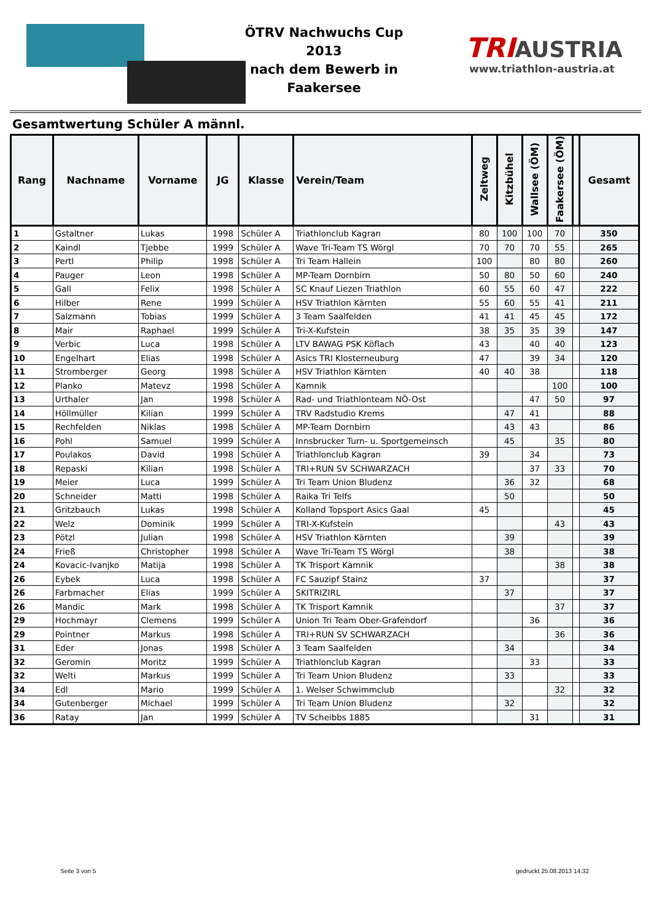ÖTRV Nachwuchs Cup 2013
nach dem Bewerb in
Faakersee
TRIAUSTRIA
www.triathlon-austria.at
Gesamtwertung Schüler A männl.
| Rang | Nachname | Vorname | JG | Klasse | Verein/Team | Zeltweg | Kitzbühel | Wallsee (ÖM) | Faakersee (ÖM) | | Gesamt |
| --- | --- | --- | --- | --- | --- | --- | --- | --- | --- | --- | --- |
| 1 | Gstaltner | Lukas | 1998 | Schüler A | Triathlonclub Kagran | 80 | 100 | 100 | 70 | | 350 |
| 2 | Kaindl | Tjebbe | 1999 | Schüler A | Wave Tri-Team TS Wörgl | 70 | 70 | 70 | 55 | | 265 |
| 3 | Pertl | Philip | 1998 | Schüler A | Tri Team Hallein | 100 | | 80 | 80 | | 260 |
| 4 | Pauger | Leon | 1998 | Schüler A | MP-Team Dornbirn | 50 | 80 | 50 | 60 | | 240 |
| 5 | Gall | Felix | 1998 | Schüler A | SC Knauf Liezen Triathlon | 60 | 55 | 60 | 47 | | 222 |
| 6 | Hilber | Rene | 1999 | Schüler A | HSV Triathlon Kärnten | 55 | 60 | 55 | 41 | | 211 |
| 7 | Salzmann | Tobias | 1999 | Schüler A | 3 Team Saalfelden | 41 | 41 | 45 | 45 | | 172 |
| 8 | Mair | Raphael | 1999 | Schüler A | Tri-X-Kufstein | 38 | 35 | 35 | 39 | | 147 |
| 9 | Verbic | Luca | 1998 | Schüler A | LTV BAWAG PSK Köflach | 43 | | 40 | 40 | | 123 |
| 10 | Engelhart | Elias | 1998 | Schüler A | Asics TRI Klosterneuburg | 47 | | 39 | 34 | | 120 |
| 11 | Stromberger | Georg | 1998 | Schüler A | HSV Triathlon Kärnten | 40 | 40 | 38 | | | 118 |
| 12 | Planko | Matevz | 1998 | Schüler A | Kamnik | | | | 100 | | 100 |
| 13 | Urthaler | Jan | 1998 | Schüler A | Rad- und Triathlonteam NÖ-Ost | | | 47 | 50 | | 97 |
| 14 | Höllmüller | Kilian | 1999 | Schüler A | TRV Radstudio Krems | | 47 | 41 | | | 88 |
| 15 | Rechfelden | Niklas | 1998 | Schüler A | MP-Team Dornbirn | | 43 | 43 | | | 86 |
| 16 | Pohl | Samuel | 1999 | Schüler A | Innsbrucker Turn- u. Sportgemeinsch | | 45 | | 35 | | 80 |
| 17 | Poulakos | David | 1998 | Schüler A | Triathlonclub Kagran | 39 | | 34 | | | 73 |
| 18 | Repaski | Kilian | 1998 | Schüler A | TRI+RUN SV SCHWARZACH | | | 37 | 33 | | 70 |
| 19 | Meier | Luca | 1999 | Schüler A | Tri Team Union Bludenz | | 36 | 32 | | | 68 |
| 20 | Schneider | Matti | 1998 | Schüler A | Raika Tri Telfs | | 50 | | | | 50 |
| 21 | Gritzbauch | Lukas | 1998 | Schüler A | Kolland Topsport Asics Gaal | 45 | | | | | 45 |
| 22 | Welz | Dominik | 1999 | Schüler A | TRI-X-Kufstein | | | | 43 | | 43 |
| 23 | Pötzl | Julian | 1998 | Schüler A | HSV Triathlon Kärnten | | 39 | | | | 39 |
| 24 | Frieß | Christopher | 1998 | Schüler A | Wave Tri-Team TS Wörgl | | 38 | | | | 38 |
| 24 | Kovacic-Ivanjko | Matija | 1998 | Schüler A | TK Trisport Kamnik | | | | 38 | | 38 |
| 26 | Eybek | Luca | 1998 | Schüler A | FC Sauzipf Stainz | 37 | | | | | 37 |
| 26 | Farbmacher | Elias | 1999 | Schüler A | SKITRIZIRL | | 37 | | | | 37 |
| 26 | Mandic | Mark | 1998 | Schüler A | TK Trisport Kamnik | | | | 37 | | 37 |
| 29 | Hochmayr | Clemens | 1999 | Schüler A | Union Tri Team Ober-Grafendorf | | | 36 | | | 36 |
| 29 | Pointner | Markus | 1998 | Schüler A | TRI+RUN SV SCHWARZACH | | | | 36 | | 36 |
| 31 | Eder | Jonas | 1998 | Schüler A | 3 Team Saalfelden | | 34 | | | | 34 |
| 32 | Geromin | Moritz | 1999 | Schüler A | Triathlonclub Kagran | | | 33 | | | 33 |
| 32 | Welti | Markus | 1999 | Schüler A | Tri Team Union Bludenz | | 33 | | | | 33 |
| 34 | Edl | Mario | 1999 | Schüler A | 1. Welser Schwimmclub | | | | 32 | | 32 |
| 34 | Gutenberger | Michael | 1999 | Schüler A | Tri Team Union Bludenz | | 32 | | | | 32 |
| 36 | Ratay | Jan | 1999 | Schüler A | TV Scheibbs 1885 | | | 31 | | | 31 |
Seite 3 von 5 gedruckt 25.08.2013 14:32